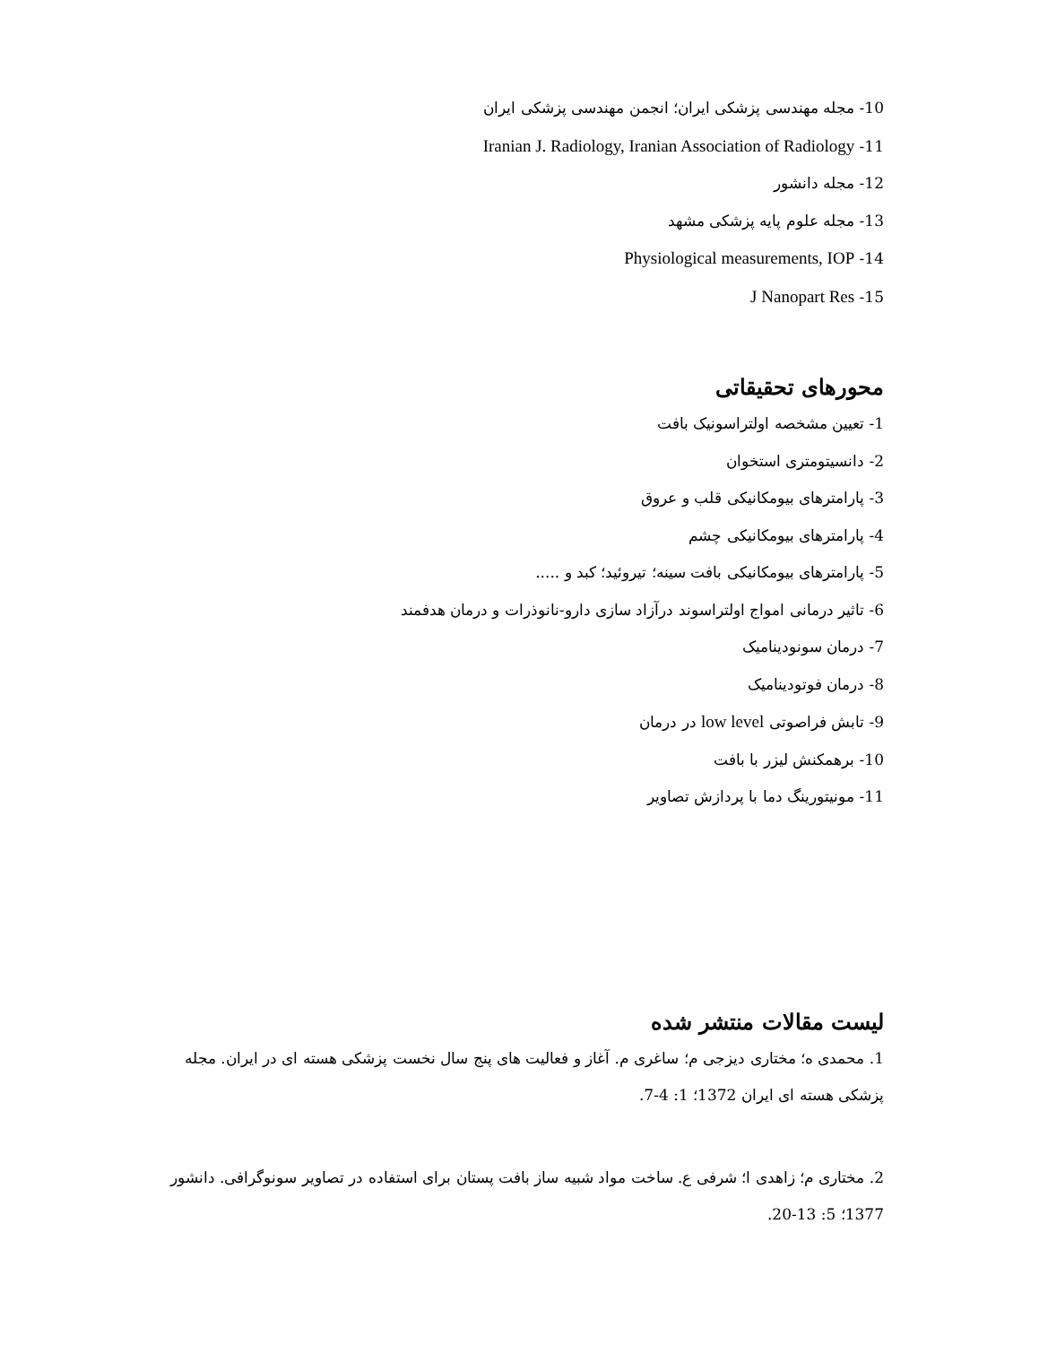10- مجله مهندسی پزشکی ایران؛ انجمن مهندسی پزشکی ایران
11- Iranian J. Radiology, Iranian Association of Radiology
12- مجله دانشور
13- مجله علوم پایه پزشکی مشهد
14- Physiological measurements, IOP
15- J Nanopart Res
محورهای تحقیقاتی
1- تعیین مشخصه اولتراسونیک بافت
2- دانسیتومتری استخوان
3- پارامترهای بیومکانیکی قلب و عروق
4- پارامترهای بیومکانیکی چشم
5- پارامترهای بیومکانیکی بافت سینه؛ تیروئید؛ کبد و .....
6- تاثیر درمانی امواج اولتراسوند درآزاد سازی دارو-نانوذرات و درمان هدفمند
7- درمان سونودینامیک
8- درمان فوتودینامیک
9- تابش فراصوتی low level در درمان
10- برهمکنش لیزر با بافت
11- مونیتورینگ دما با پردازش تصاویر
لیست مقالات منتشر شده
1. محمدی ه؛ مختاری دیزجی م؛ ساغری م. آغاز و فعالیت های پنج سال نخست پزشکی هسته ای در ایران. مجله پزشکی هسته ای ایران 1372؛ 1: 4-7.
2. مختاری م؛ زاهدی ا؛ شرفی ع. ساخت مواد شبیه ساز بافت پستان برای استفاده در تصاویر سونوگرافی. دانشور 1377؛ 5: 13-20.